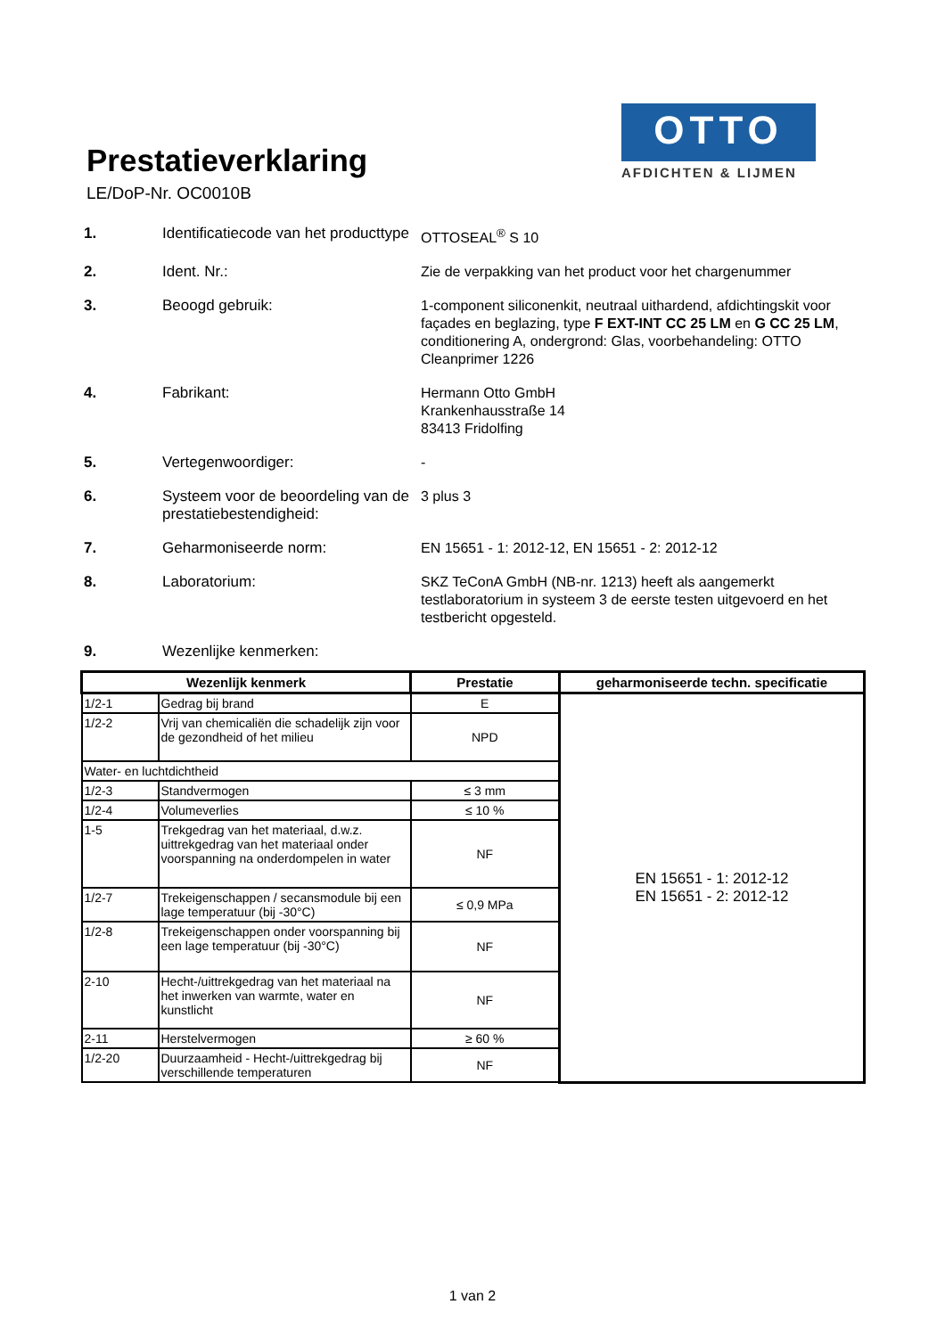Prestatieverklaring
LE/DoP-Nr. OC0010B
OTTO
AFDICHTEN & LIJMEN
1. Identificatiecode van het producttype
OTTOSEAL<sup>®</sup> S 10
2. Ident. Nr.:
Zie de verpakking van het product voor het chargenummer
3. Beoogd gebruik:
1-component siliconenkit, neutraal uithardend, afdichtingskit voor façades en beglazing, type F EXT-INT CC 25 LM en G CC 25 LM, conditionering A, ondergrond: Glas, voorbehandeling: OTTO Cleanprimer 1226
4. Fabrikant:
Hermann Otto GmbH
Krankenhausstraße 14
83413 Fridolfing
5. Vertegenwoordiger:
-
6. Systeem voor de beoordeling van de prestatiebestendigheid:
3 plus 3
7. Geharmoniseerde norm:
EN 15651 - 1: 2012-12, EN 15651 - 2: 2012-12
8. Laboratorium:
SKZ TeConA GmbH (NB-nr. 1213) heeft als aangemerkt testlaboratorium in systeem 3 de eerste testen uitgevoerd en het testbericht opgesteld.
9. Wezenlijke kenmerken:
| Wezenlijk kenmerk | | Prestatie | geharmoniseerde techn. specificatie |
| --- | --- | --- | --- |
| 1/2-1 | Gedrag bij brand | E | EN 15651 - 1: 2012-12 EN 15651 - 2: 2012-12 |
| 1/2-2 | Vrij van chemicaliën die schadelijk zijn voor de gezondheid of het milieu | NPD | |
| Water- en luchtdichtheid | | | |
| 1/2-3 | Standvermogen | ≤ 3 mm | |
| 1/2-4 | Volumeverlies | ≤ 10 % | |
| 1-5 | Trekgedrag van het materiaal, d.w.z. uittrekgedrag van het materiaal onder voorspanning na onderdompelen in water | NF | |
| 1/2-7 | Trekeigenschappen / secansmodule bij een lage temperatuur (bij -30°C) | ≤ 0,9 MPa | |
| 1/2-8 | Trekeigenschappen onder voorspanning bij een lage temperatuur (bij -30°C) | NF | |
| 2-10 | Hecht-/uittrekgedrag van het materiaal na het inwerken van warmte, water en kunstlicht | NF | |
| 2-11 | Herstelvermogen | ≥ 60 % | |
| 1/2-20 | Duurzaamheid - Hecht-/uittrekgedrag bij verschillende temperaturen | NF | |
1 van 2